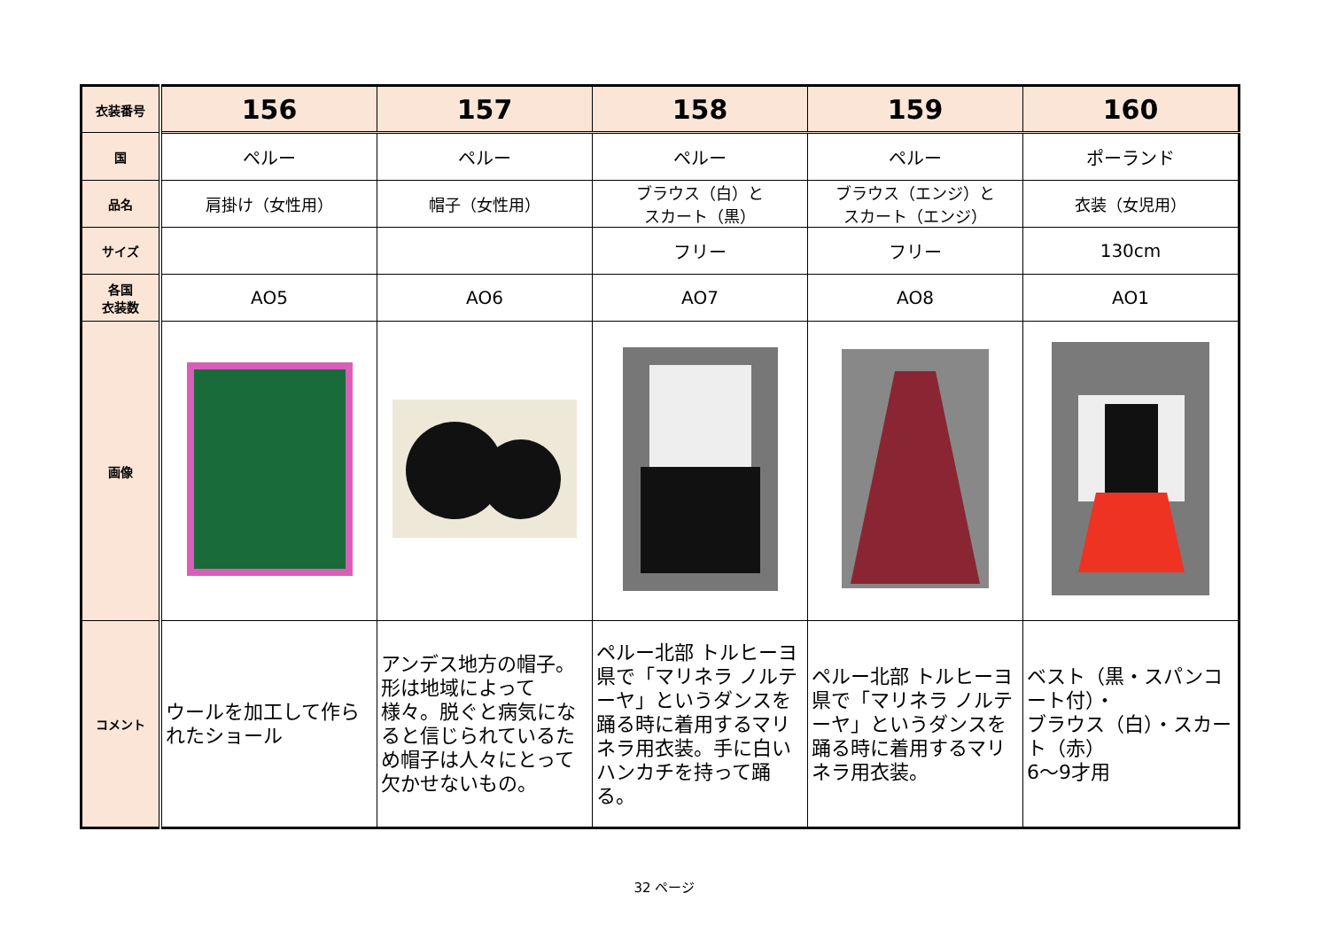| 衣装番号 | 156 | 157 | 158 | 159 | 160 |
| 国 | ペルー | ペルー | ペルー | ペルー | ポーランド |
| 品名 | 肩掛け（女性用） | 帽子（女性用） | ブラウス（白）と スカート（黒） | ブラウス（エンジ）と スカート（エンジ） | 衣装（女児用） |
| サイズ | | | フリー | フリー | 130cm |
| 各国 衣装数 | AO5 | AO6 | AO7 | AO8 | AO1 |
| 画像 | | | | | |
| コメント | ウールを加工して作られたショール | アンデス地方の帽子。形は地域によって様々。脱ぐと病気になると信じられているため帽子は人々にとって欠かせないもの。 | ペルー北部 トルヒーヨ県で「マリネラ ノルテーヤ」というダンスを踊る時に着用するマリネラ用衣装。手に白いハンカチを持って踊る。 | ペルー北部 トルヒーヨ県で「マリネラ ノルテーヤ」というダンスを踊る時に着用するマリネラ用衣装。 | ベスト（黒・スパンコート付）・ ブラウス（白）・スカート（赤） 6～9才用 |
32 ページ